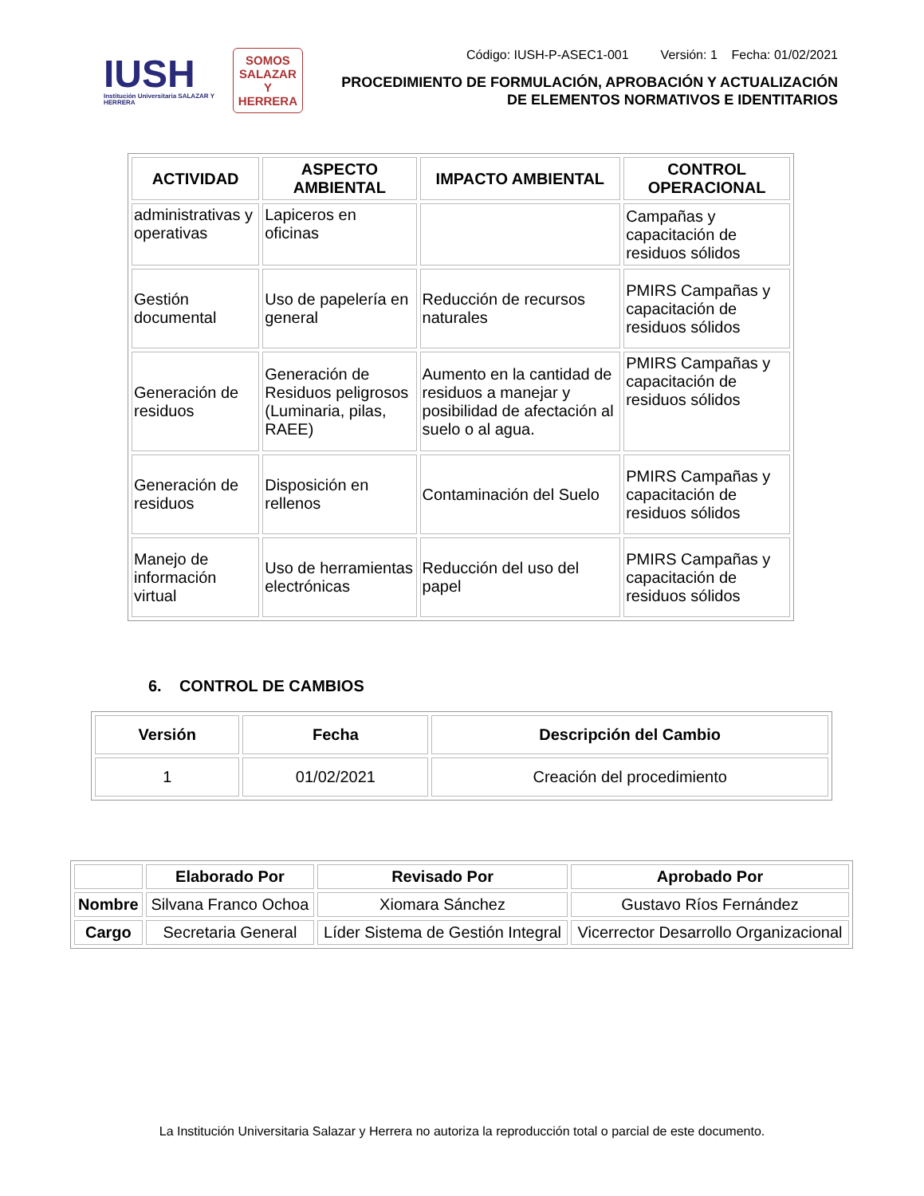IUSH
Institución Universitaria SALAZAR Y HERRERA
SOMOS
SALAZAR
Y
HERRERA
Código: IUSH-P-ASEC1-001 Versión: 1 Fecha: 01/02/2021
PROCEDIMIENTO DE FORMULACIÓN, APROBACIÓN Y ACTUALIZACIÓN
DE ELEMENTOS NORMATIVOS E IDENTITARIOS
| ACTIVIDAD | ASPECTO AMBIENTAL | IMPACTO AMBIENTAL | CONTROL OPERACIONAL |
| --- | --- | --- | --- |
| administrativas y operativas | Lapiceros en oficinas | | Campañas y capacitación de residuos sólidos |
| Gestión documental | Uso de papelería en general | Reducción de recursos naturales | PMIRS Campañas y capacitación de residuos sólidos |
| Generación de residuos | Generación de Residuos peligrosos (Luminaria, pilas, RAEE) | Aumento en la cantidad de residuos a manejar y posibilidad de afectación al suelo o al agua. | PMIRS Campañas y capacitación de residuos sólidos |
| Generación de residuos | Disposición en rellenos | Contaminación del Suelo | PMIRS Campañas y capacitación de residuos sólidos |
| Manejo de información virtual | Uso de herramientas electrónicas | Reducción del uso del papel | PMIRS Campañas y capacitación de residuos sólidos |
6. CONTROL DE CAMBIOS
| Versión | Fecha | Descripción del Cambio |
| --- | --- | --- |
| 1 | 01/02/2021 | Creación del procedimiento |
| | Elaborado Por | Revisado Por | Aprobado Por |
| --- | --- | --- | --- |
| Nombre | Silvana Franco Ochoa | Xiomara Sánchez | Gustavo Ríos Fernández |
| Cargo | Secretaria General | Líder Sistema de Gestión Integral | Vicerrector Desarrollo Organizacional |
La Institución Universitaria Salazar y Herrera no autoriza la reproducción total o parcial de este documento.